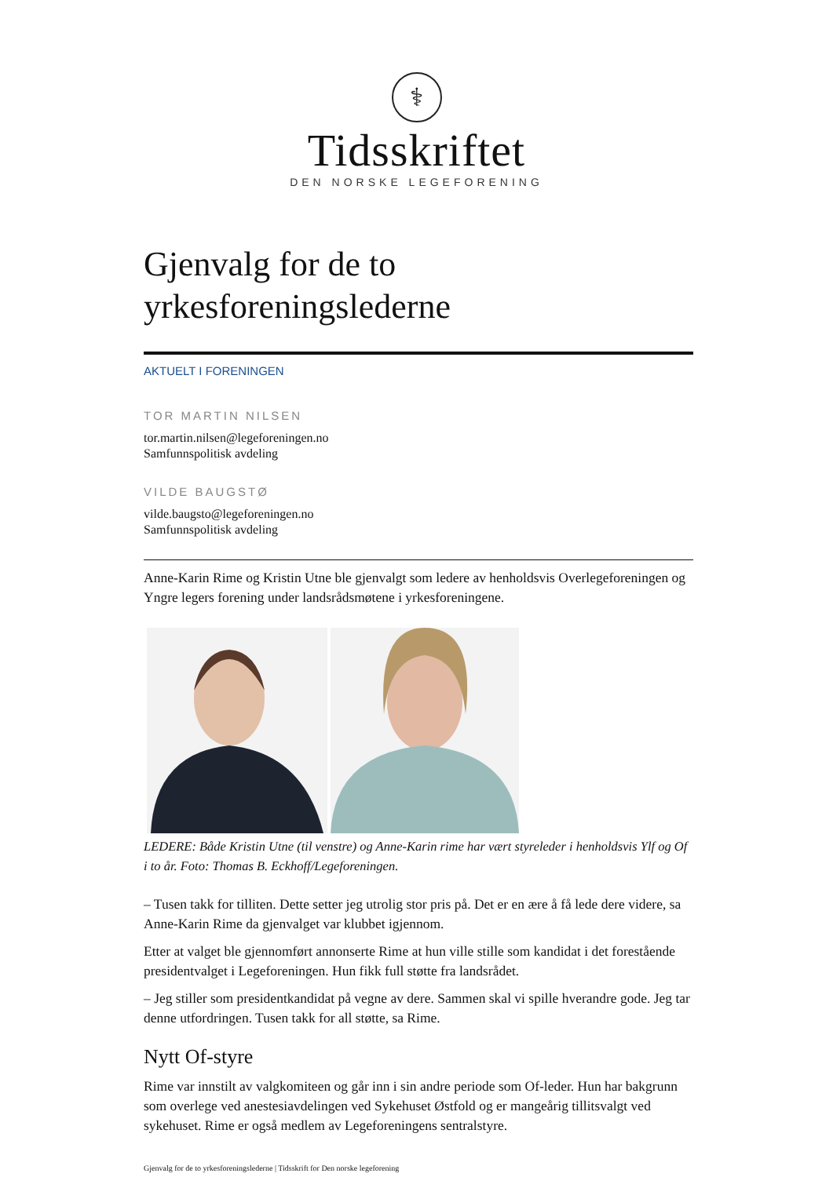⚕
Tidsskriftet
DEN NORSKE LEGEFORENING
Gjenvalg for de to
yrkesforeningslederne
AKTUELT I FORENINGEN
TOR MARTIN NILSEN
tor.martin.nilsen@legeforeningen.no
Samfunnspolitisk avdeling
VILDE BAUGSTØ
vilde.baugsto@legeforeningen.no
Samfunnspolitisk avdeling
Anne-Karin Rime og Kristin Utne ble gjenvalgt som ledere av henholdsvis Overlegeforeningen og Yngre legers forening under landsrådsmøtene i yrkesforeningene.
LEDERE: Både Kristin Utne (til venstre) og Anne-Karin rime har vært styreleder i henholdsvis Ylf og Of i to år. Foto: Thomas B. Eckhoff/Legeforeningen.
– Tusen takk for tilliten. Dette setter jeg utrolig stor pris på. Det er en ære å få lede dere videre, sa Anne-Karin Rime da gjenvalget var klubbet igjennom.
Etter at valget ble gjennomført annonserte Rime at hun ville stille som kandidat i det forestående presidentvalget i Legeforeningen. Hun fikk full støtte fra landsrådet.
– Jeg stiller som presidentkandidat på vegne av dere. Sammen skal vi spille hverandre gode. Jeg tar denne utfordringen. Tusen takk for all støtte, sa Rime.
Nytt Of-styre
Rime var innstilt av valgkomiteen og går inn i sin andre periode som Of-leder. Hun har bakgrunn som overlege ved anestesiavdelingen ved Sykehuset Østfold og er mangeårig tillitsvalgt ved sykehuset. Rime er også medlem av Legeforeningens sentralstyre.
Gjenvalg for de to yrkesforeningslederne | Tidsskrift for Den norske legeforening